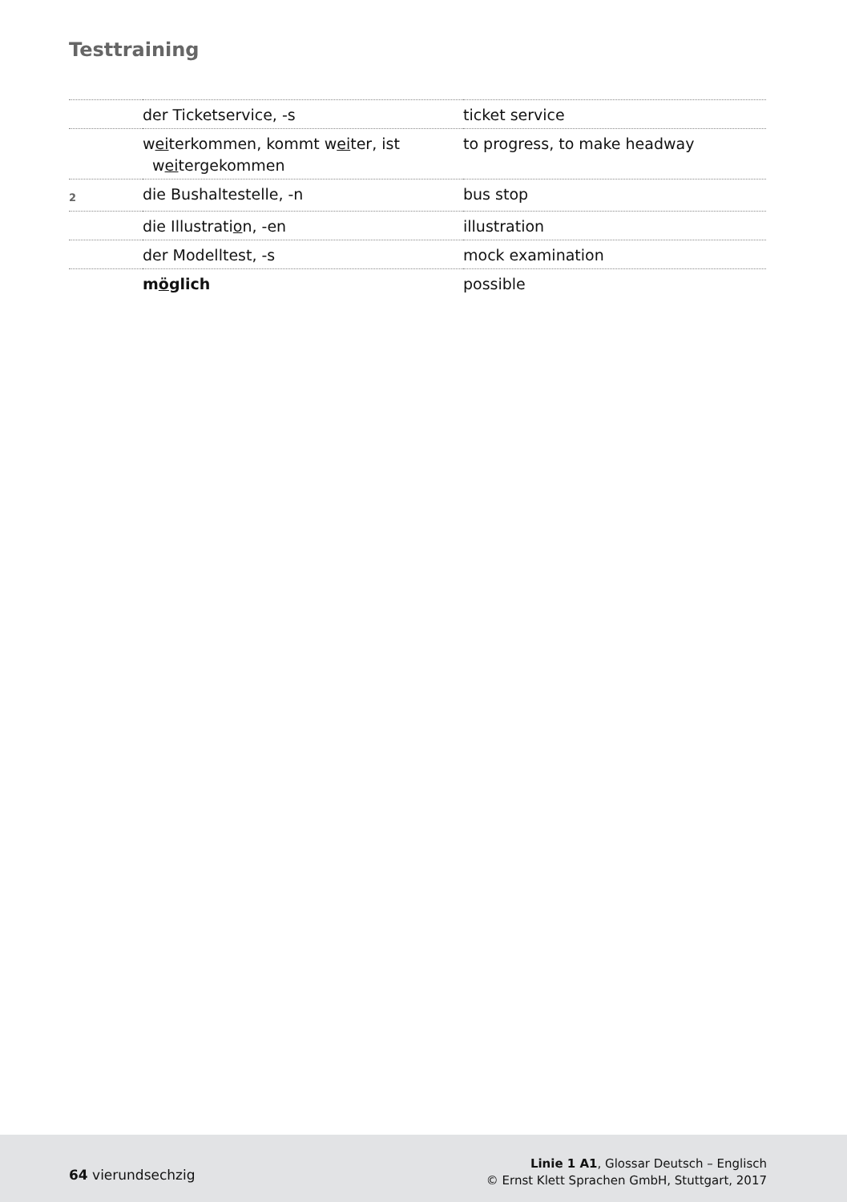Testtraining
| | der Ticketservice, -s | ticket service |
| | w ei terkommen, kommt w ei ter, ist w ei tergekommen | to progress, to make headway |
| 2 | die Bushaltestelle, -n | bus stop |
| | die Illustrati o n, -en | illustration |
| | der Modelltest, -s | mock examination |
| | m ö glich | possible |
64 vierundsechzig
Linie 1 A1, Glossar Deutsch – Englisch
© Ernst Klett Sprachen GmbH, Stuttgart, 2017